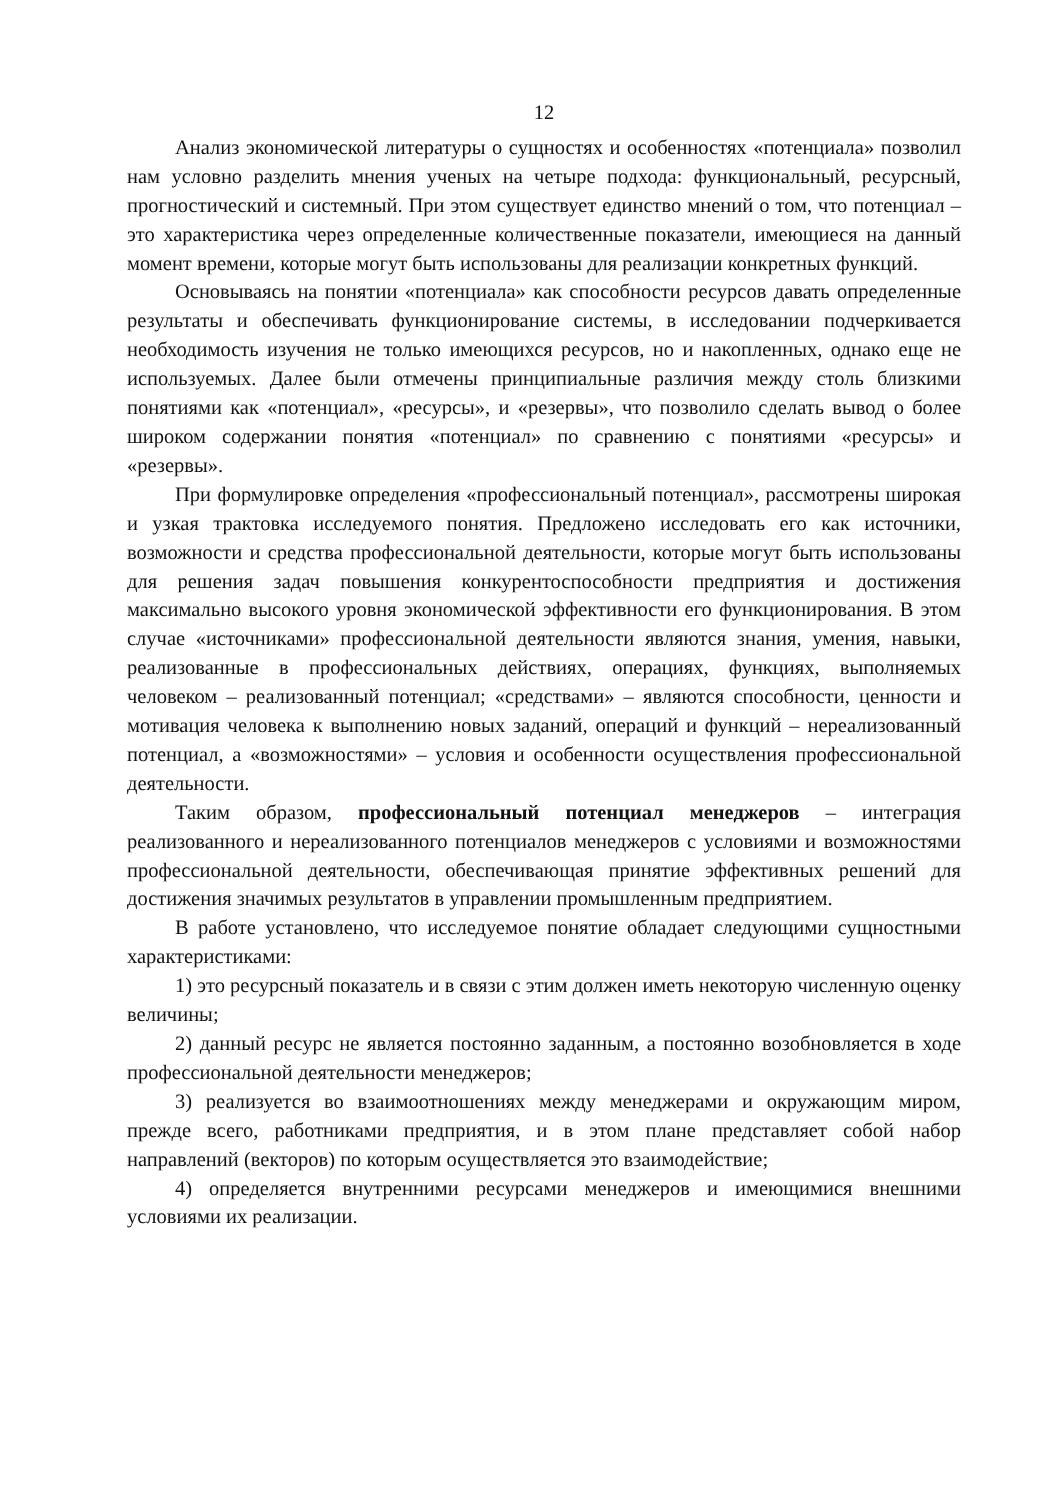12
Анализ экономической литературы о сущностях и особенностях «потенциала» позволил нам условно разделить мнения ученых на четыре подхода: функциональный, ресурсный, прогностический и системный. При этом существует единство мнений о том, что потенциал – это характеристика через определенные количественные показатели, имеющиеся на данный момент времени, которые могут быть использованы для реализации конкретных функций.
Основываясь на понятии «потенциала» как способности ресурсов давать определенные результаты и обеспечивать функционирование системы, в исследовании подчеркивается необходимость изучения не только имеющихся ресурсов, но и накопленных, однако еще не используемых. Далее были отмечены принципиальные различия между столь близкими понятиями как «потенциал», «ресурсы», и «резервы», что позволило сделать вывод о более широком содержании понятия «потенциал» по сравнению с понятиями «ресурсы» и «резервы».
При формулировке определения «профессиональный потенциал», рассмотрены широкая и узкая трактовка исследуемого понятия. Предложено исследовать его как источники, возможности и средства профессиональной деятельности, которые могут быть использованы для решения задач повышения конкурентоспособности предприятия и достижения максимально высокого уровня экономической эффективности его функционирования. В этом случае «источниками» профессиональной деятельности являются знания, умения, навыки, реализованные в профессиональных действиях, операциях, функциях, выполняемых человеком – реализованный потенциал; «средствами» – являются способности, ценности и мотивация человека к выполнению новых заданий, операций и функций – нереализованный потенциал, а «возможностями» – условия и особенности осуществления профессиональной деятельности.
Таким образом, профессиональный потенциал менеджеров – интеграция реализованного и нереализованного потенциалов менеджеров с условиями и возможностями профессиональной деятельности, обеспечивающая принятие эффективных решений для достижения значимых результатов в управлении промышленным предприятием.
В работе установлено, что исследуемое понятие обладает следующими сущностными характеристиками:
1) это ресурсный показатель и в связи с этим должен иметь некоторую численную оценку величины;
2) данный ресурс не является постоянно заданным, а постоянно возобновляется в ходе профессиональной деятельности менеджеров;
3) реализуется во взаимоотношениях между менеджерами и окружающим миром, прежде всего, работниками предприятия, и в этом плане представляет собой набор направлений (векторов) по которым осуществляется это взаимодействие;
4) определяется внутренними ресурсами менеджеров и имеющимися внешними условиями их реализации.